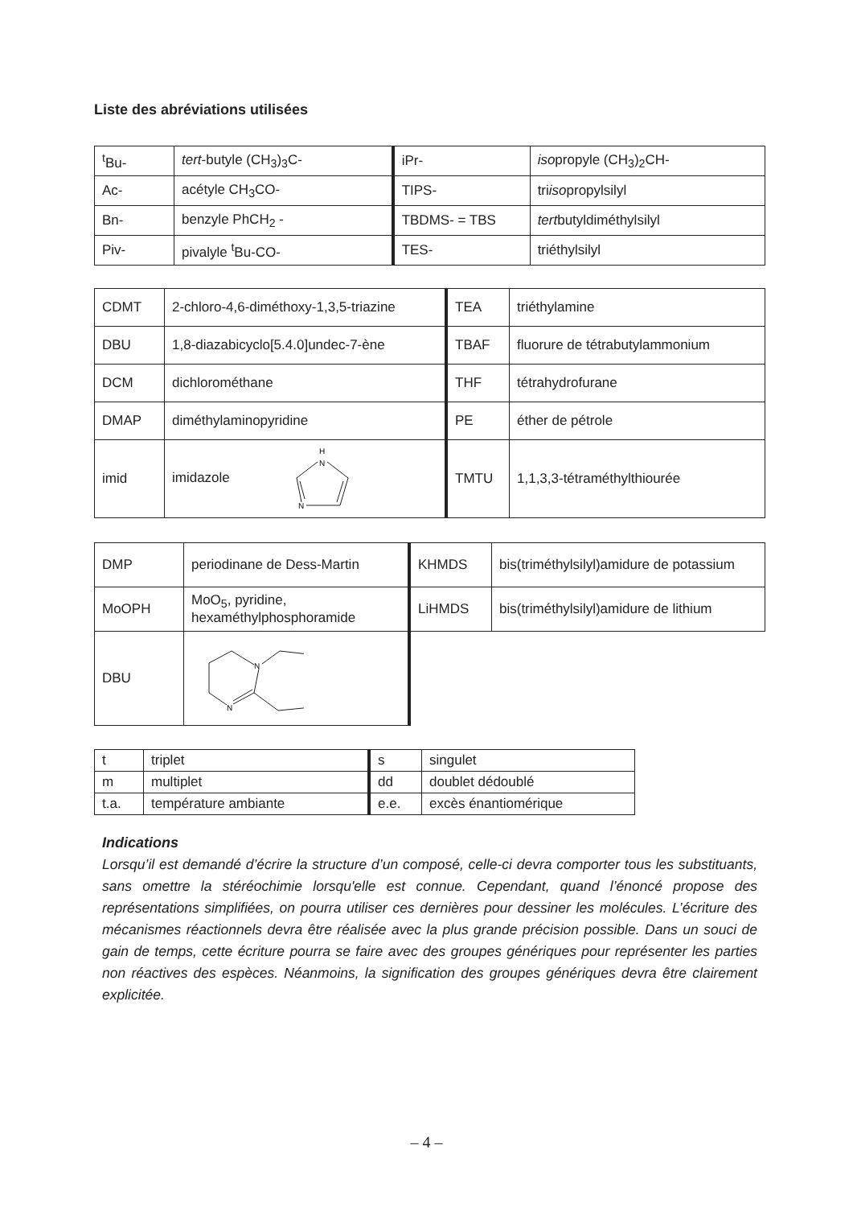Liste des abréviations utilisées
| <sup>t</sup> Bu- | tert -butyle (CH<sub>3</sub>)<sub>3</sub>C- | iPr- | iso propyle (CH<sub>3</sub>)<sub>2</sub>CH- |
| Ac- | acétyle CH<sub>3</sub>CO- | TIPS- | tri iso propylsilyl |
| Bn- | benzyle PhCH<sub>2</sub> - | TBDMS- = TBS | tert butyldiméthylsilyl |
| Piv- | pivalyle <sup>t</sup>Bu-CO- | TES- | triéthylsilyl |
| CDMT | 2-chloro-4,6-diméthoxy-1,3,5-triazine | TEA | triéthylamine |
| DBU | 1,8-diazabicyclo[5.4.0]undec-7-ène | TBAF | fluorure de tétrabutylammonium |
| DCM | dichlorométhane | THF | tétrahydrofurane |
| DMAP | diméthylaminopyridine | PE | éther de pétrole |
| imid | imidazole H N N | TMTU | 1,1,3,3-tétraméthylthiourée |
| DMP | periodinane de Dess-Martin | KHMDS | bis(triméthylsilyl)amidure de potassium |
| MoOPH | MoO<sub>5</sub>, pyridine, hexaméthylphosphoramide | LiHMDS | bis(triméthylsilyl)amidure de lithium |
| DBU | N N | | |
| t | triplet | s | singulet |
| m | multiplet | dd | doublet dédoublé |
| t.a. | température ambiante | e.e. | excès énantiomérique |
Indications
Lorsqu’il est demandé d’écrire la structure d’un composé, celle-ci devra comporter tous les substituants, sans omettre la stéréochimie lorsqu'elle est connue. Cependant, quand l’énoncé propose des représentations simplifiées, on pourra utiliser ces dernières pour dessiner les molécules. L’écriture des mécanismes réactionnels devra être réalisée avec la plus grande précision possible. Dans un souci de gain de temps, cette écriture pourra se faire avec des groupes génériques pour représenter les parties non réactives des espèces. Néanmoins, la signification des groupes génériques devra être clairement explicitée.
– 4 –